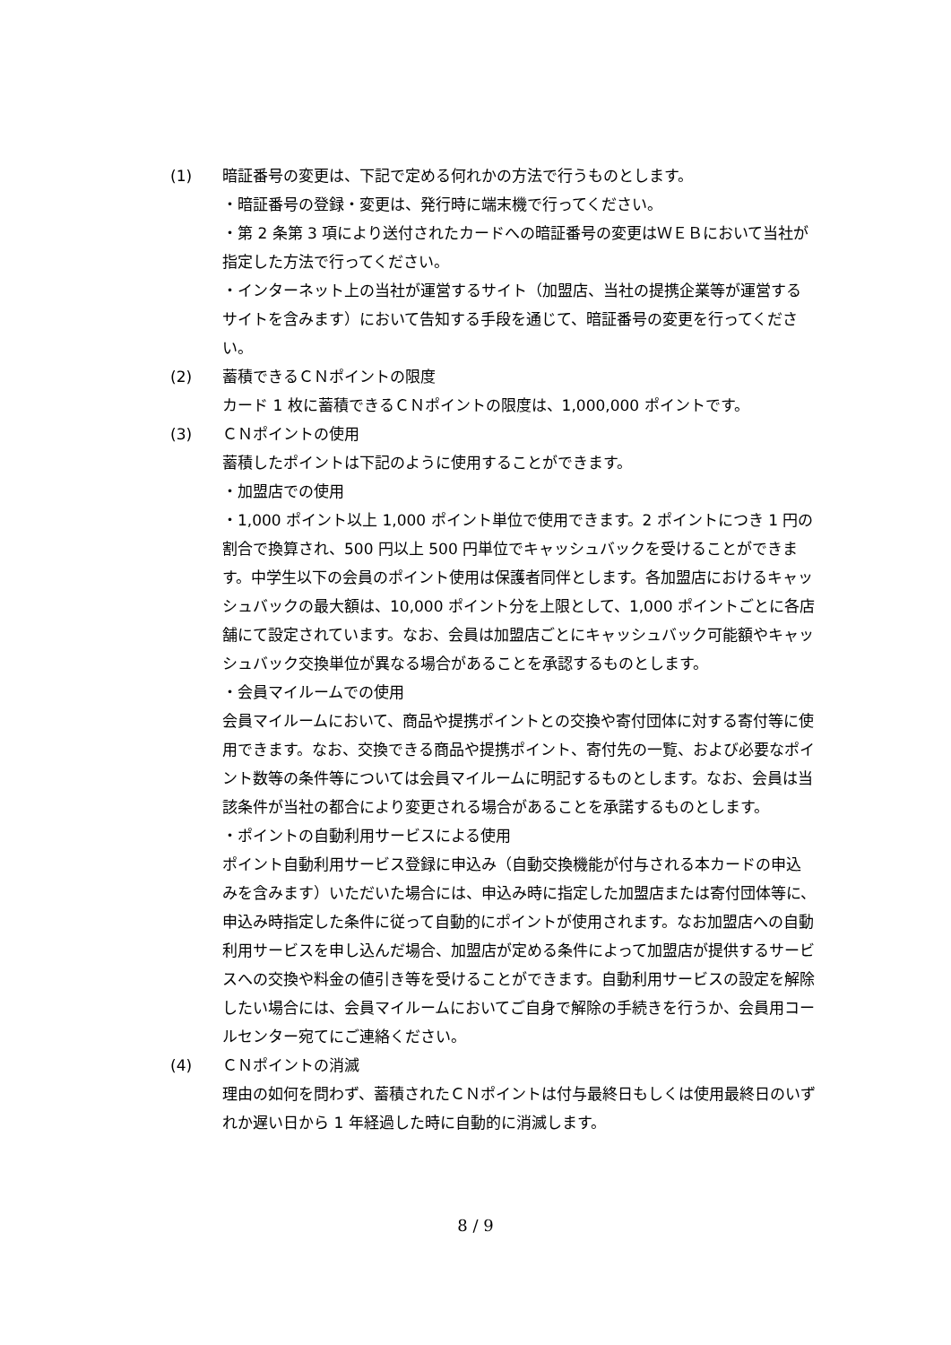(1) 暗証番号の変更は、下記で定める何れかの方法で行うものとします。
・暗証番号の登録・変更は、発行時に端末機で行ってください。
・第 2 条第 3 項により送付されたカードへの暗証番号の変更はＷＥＢにおいて当社が指定した方法で行ってください。
・インターネット上の当社が運営するサイト（加盟店、当社の提携企業等が運営するサイトを含みます）において告知する手段を通じて、暗証番号の変更を行ってください。
(2) 蓄積できるＣＮポイントの限度
カード 1 枚に蓄積できるＣＮポイントの限度は、1,000,000 ポイントです。
(3) ＣＮポイントの使用
蓄積したポイントは下記のように使用することができます。
・加盟店での使用
・1,000 ポイント以上 1,000 ポイント単位で使用できます。2 ポイントにつき 1 円の割合で換算され、500 円以上 500 円単位でキャッシュバックを受けることができます。中学生以下の会員のポイント使用は保護者同伴とします。各加盟店におけるキャッシュバックの最大額は、10,000 ポイント分を上限として、1,000 ポイントごとに各店舗にて設定されています。なお、会員は加盟店ごとにキャッシュバック可能額やキャッシュバック交換単位が異なる場合があることを承認するものとします。
・会員マイルームでの使用
会員マイルームにおいて、商品や提携ポイントとの交換や寄付団体に対する寄付等に使用できます。なお、交換できる商品や提携ポイント、寄付先の一覧、および必要なポイント数等の条件等については会員マイルームに明記するものとします。なお、会員は当該条件が当社の都合により変更される場合があることを承諾するものとします。
・ポイントの自動利用サービスによる使用
ポイント自動利用サービス登録に申込み（自動交換機能が付与される本カードの申込みを含みます）いただいた場合には、申込み時に指定した加盟店または寄付団体等に、申込み時指定した条件に従って自動的にポイントが使用されます。なお加盟店への自動利用サービスを申し込んだ場合、加盟店が定める条件によって加盟店が提供するサービスへの交換や料金の値引き等を受けることができます。自動利用サービスの設定を解除したい場合には、会員マイルームにおいてご自身で解除の手続きを行うか、会員用コールセンター宛てにご連絡ください。
(4) ＣＮポイントの消滅
理由の如何を問わず、蓄積されたＣＮポイントは付与最終日もしくは使用最終日のいずれか遅い日から 1 年経過した時に自動的に消滅します。
8 / 9